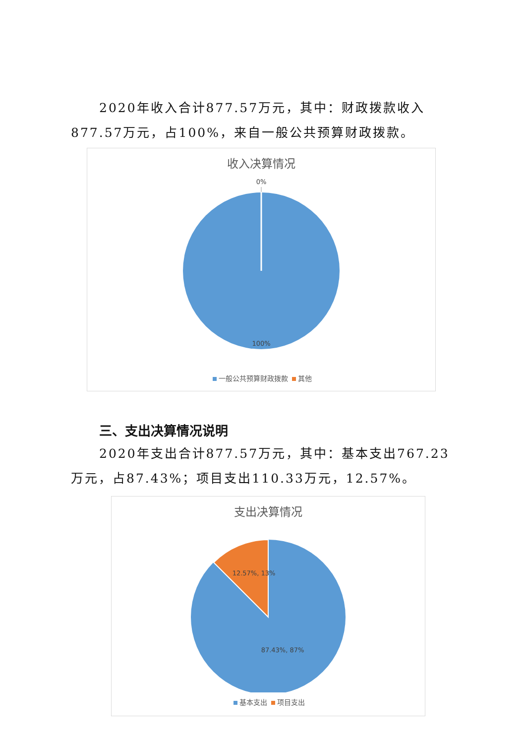2020年收入合计877.57万元，其中：财政拨款收入877.57万元，占100%，来自一般公共预算财政拨款。
收入决算情况
0%
100%
一般公共预算财政拨款 其他
三、支出决算情况说明
2020年支出合计877.57万元，其中：基本支出767.23万元，占87.43%；项目支出110.33万元，12.57%。
支出决算情况
12.57%, 13%
87.43%, 87%
基本支出 项目支出